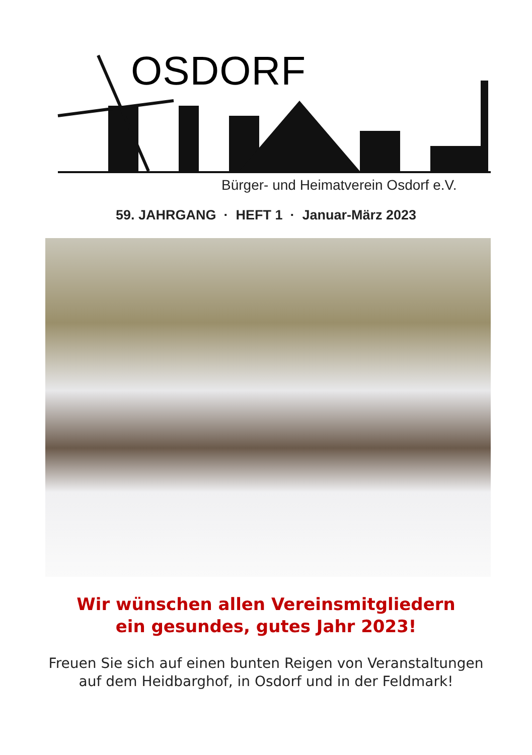OSDORF
Bürger- und Heimatverein Osdorf e.V.
59. JAHRGANG · HEFT 1 · Januar-März 2023
Wir wünschen allen Vereinsmitgliedern
ein gesundes, gutes Jahr 2023!
Freuen Sie sich auf einen bunten Reigen von Veranstaltungen
auf dem Heidbarghof, in Osdorf und in der Feldmark!